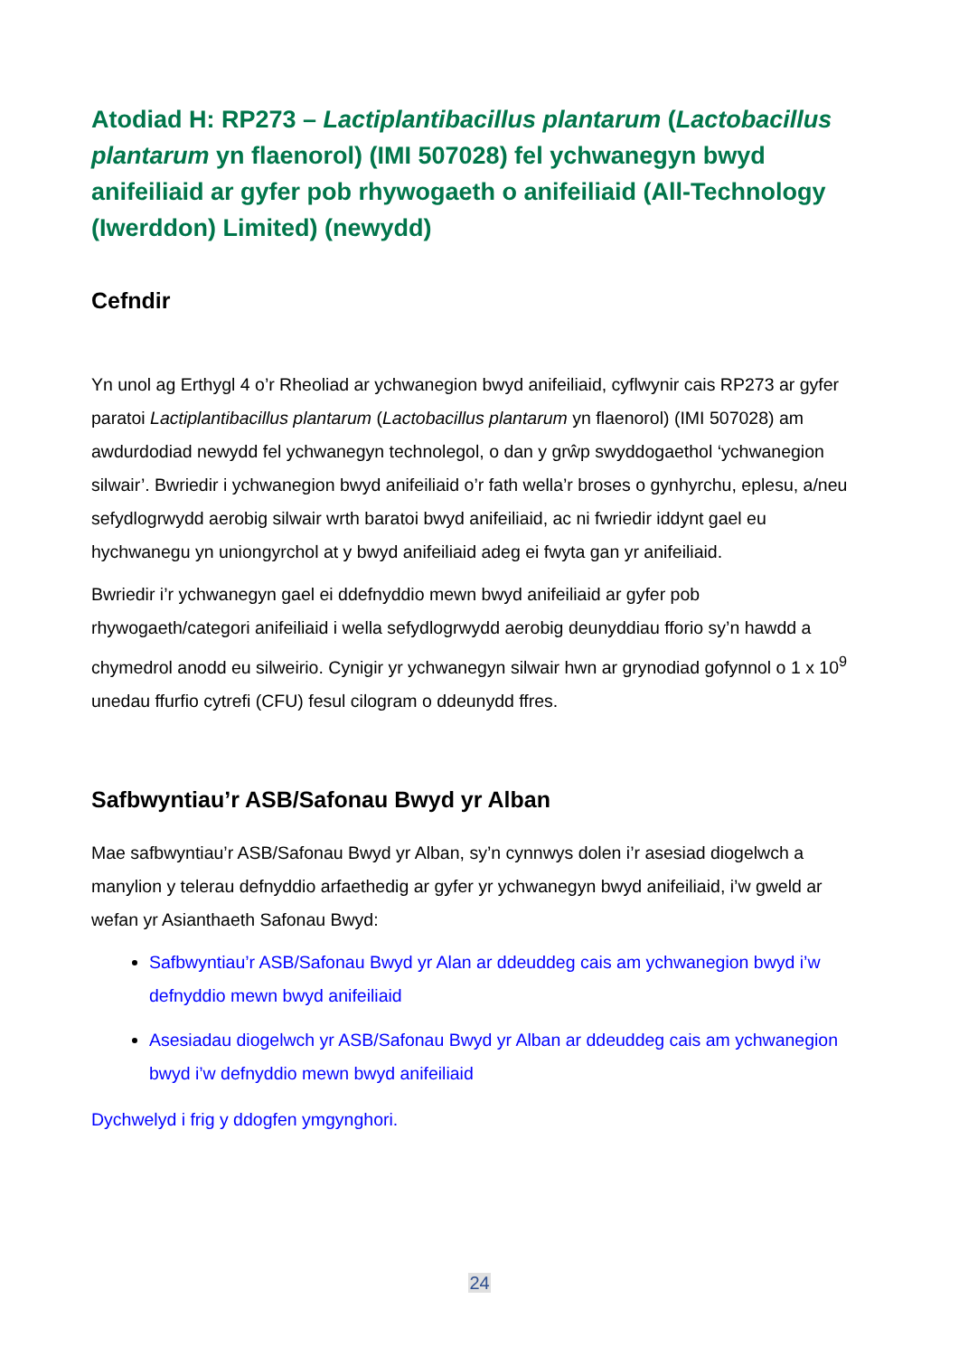Atodiad H: RP273 – Lactiplantibacillus plantarum (Lactobacillus plantarum yn flaenorol) (IMI 507028) fel ychwanegyn bwyd anifeiliaid ar gyfer pob rhywogaeth o anifeiliaid (All-Technology (Iwerddon) Limited) (newydd)
Cefndir
Yn unol ag Erthygl 4 o’r Rheoliad ar ychwanegion bwyd anifeiliaid, cyflwynir cais RP273 ar gyfer paratoi Lactiplantibacillus plantarum (Lactobacillus plantarum yn flaenorol) (IMI 507028) am awdurdodiad newydd fel ychwanegyn technolegol, o dan y grŵp swyddogaethol ‘ychwanegion silwair’. Bwriedir i ychwanegion bwyd anifeiliaid o’r fath wella’r broses o gynhyrchu, eplesu, a/neu sefydlogrwydd aerobig silwair wrth baratoi bwyd anifeiliaid, ac ni fwriedir iddynt gael eu hychwanegu yn uniongyrchol at y bwyd anifeiliaid adeg ei fwyta gan yr anifeiliaid.
Bwriedir i’r ychwanegyn gael ei ddefnyddio mewn bwyd anifeiliaid ar gyfer pob rhywogaeth/categori anifeiliaid i wella sefydlogrwydd aerobig deunyddiau fforio sy’n hawdd a chymedrol anodd eu silweirio. Cynigir yr ychwanegyn silwair hwn ar grynodiad gofynnol o 1 x 10<sup>9</sup> unedau ffurfio cytrefi (CFU) fesul cilogram o ddeunydd ffres.
Safbwyntiau’r ASB/Safonau Bwyd yr Alban
Mae safbwyntiau’r ASB/Safonau Bwyd yr Alban, sy’n cynnwys dolen i’r asesiad diogelwch a manylion y telerau defnyddio arfaethedig ar gyfer yr ychwanegyn bwyd anifeiliaid, i’w gweld ar wefan yr Asianthaeth Safonau Bwyd:
Safbwyntiau’r ASB/Safonau Bwyd yr Alan ar ddeuddeg cais am ychwanegion bwyd i’w defnyddio mewn bwyd anifeiliaid
Asesiadau diogelwch yr ASB/Safonau Bwyd yr Alban ar ddeuddeg cais am ychwanegion bwyd i’w defnyddio mewn bwyd anifeiliaid
Dychwelyd i frig y ddogfen ymgynghori.
24